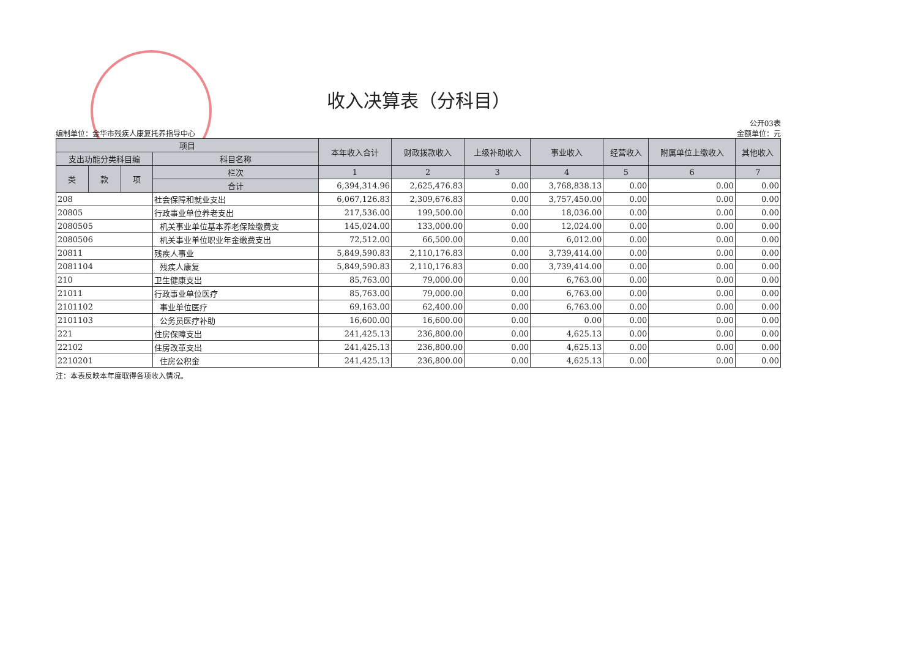收入决算表（分科目）
编制单位：金华市残疾人康复托养指导中心
公开03表
金额单位：元
| 项目 | | | | 本年收入合计 | 财政拨款收入 | 上级补助收入 | 事业收入 | 经营收入 | 附属单位上缴收入 | 其他收入 |
| --- | --- | --- | --- | --- | --- | --- | --- | --- | --- | --- |
| 支出功能分类科目编 | | | 科目名称 | | | | | | | |
| 类 | 款 | 项 | 栏次 | 1 | 2 | 3 | 4 | 5 | 6 | 7 |
| | | | 合计 | 6,394,314.96 | 2,625,476.83 | 0.00 | 3,768,838.13 | 0.00 | 0.00 | 0.00 |
| 208 | | | 社会保障和就业支出 | 6,067,126.83 | 2,309,676.83 | 0.00 | 3,757,450.00 | 0.00 | 0.00 | 0.00 |
| 20805 | | | 行政事业单位养老支出 | 217,536.00 | 199,500.00 | 0.00 | 18,036.00 | 0.00 | 0.00 | 0.00 |
| 2080505 | | | 机关事业单位基本养老保险缴费支 | 145,024.00 | 133,000.00 | 0.00 | 12,024.00 | 0.00 | 0.00 | 0.00 |
| 2080506 | | | 机关事业单位职业年金缴费支出 | 72,512.00 | 66,500.00 | 0.00 | 6,012.00 | 0.00 | 0.00 | 0.00 |
| 20811 | | | 残疾人事业 | 5,849,590.83 | 2,110,176.83 | 0.00 | 3,739,414.00 | 0.00 | 0.00 | 0.00 |
| 2081104 | | | 残疾人康复 | 5,849,590.83 | 2,110,176.83 | 0.00 | 3,739,414.00 | 0.00 | 0.00 | 0.00 |
| 210 | | | 卫生健康支出 | 85,763.00 | 79,000.00 | 0.00 | 6,763.00 | 0.00 | 0.00 | 0.00 |
| 21011 | | | 行政事业单位医疗 | 85,763.00 | 79,000.00 | 0.00 | 6,763.00 | 0.00 | 0.00 | 0.00 |
| 2101102 | | | 事业单位医疗 | 69,163.00 | 62,400.00 | 0.00 | 6,763.00 | 0.00 | 0.00 | 0.00 |
| 2101103 | | | 公务员医疗补助 | 16,600.00 | 16,600.00 | 0.00 | 0.00 | 0.00 | 0.00 | 0.00 |
| 221 | | | 住房保障支出 | 241,425.13 | 236,800.00 | 0.00 | 4,625.13 | 0.00 | 0.00 | 0.00 |
| 22102 | | | 住房改革支出 | 241,425.13 | 236,800.00 | 0.00 | 4,625.13 | 0.00 | 0.00 | 0.00 |
| 2210201 | | | 住房公积金 | 241,425.13 | 236,800.00 | 0.00 | 4,625.13 | 0.00 | 0.00 | 0.00 |
注：本表反映本年度取得各项收入情况。